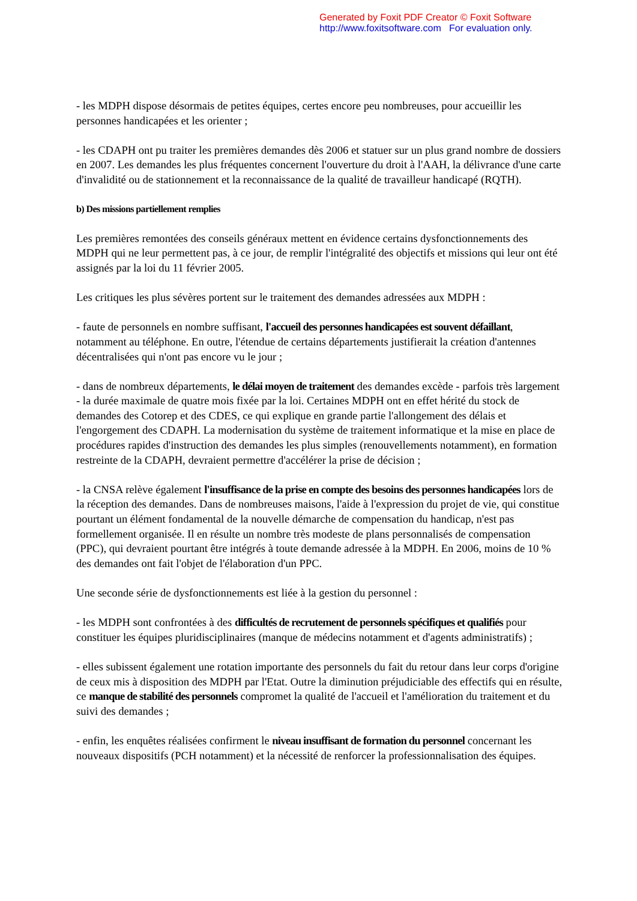Generated by Foxit PDF Creator © Foxit Software
http://www.foxitsoftware.com For evaluation only.
- les MDPH dispose désormais de petites équipes, certes encore peu nombreuses, pour accueillir les personnes handicapées et les orienter ;
- les CDAPH ont pu traiter les premières demandes dès 2006 et statuer sur un plus grand nombre de dossiers en 2007. Les demandes les plus fréquentes concernent l'ouverture du droit à l'AAH, la délivrance d'une carte d'invalidité ou de stationnement et la reconnaissance de la qualité de travailleur handicapé (RQTH).
b) Des missions partiellement remplies
Les premières remontées des conseils généraux mettent en évidence certains dysfonctionnements des MDPH qui ne leur permettent pas, à ce jour, de remplir l'intégralité des objectifs et missions qui leur ont été assignés par la loi du 11 février 2005.
Les critiques les plus sévères portent sur le traitement des demandes adressées aux MDPH :
- faute de personnels en nombre suffisant, l'accueil des personnes handicapées est souvent défaillant, notamment au téléphone. En outre, l'étendue de certains départements justifierait la création d'antennes décentralisées qui n'ont pas encore vu le jour ;
- dans de nombreux départements, le délai moyen de traitement des demandes excède - parfois très largement - la durée maximale de quatre mois fixée par la loi. Certaines MDPH ont en effet hérité du stock de demandes des Cotorep et des CDES, ce qui explique en grande partie l'allongement des délais et l'engorgement des CDAPH. La modernisation du système de traitement informatique et la mise en place de procédures rapides d'instruction des demandes les plus simples (renouvellements notamment), en formation restreinte de la CDAPH, devraient permettre d'accélérer la prise de décision ;
- la CNSA relève également l'insuffisance de la prise en compte des besoins des personnes handicapées lors de la réception des demandes. Dans de nombreuses maisons, l'aide à l'expression du projet de vie, qui constitue pourtant un élément fondamental de la nouvelle démarche de compensation du handicap, n'est pas formellement organisée. Il en résulte un nombre très modeste de plans personnalisés de compensation (PPC), qui devraient pourtant être intégrés à toute demande adressée à la MDPH. En 2006, moins de 10 % des demandes ont fait l'objet de l'élaboration d'un PPC.
Une seconde série de dysfonctionnements est liée à la gestion du personnel :
- les MDPH sont confrontées à des difficultés de recrutement de personnels spécifiques et qualifiés pour constituer les équipes pluridisciplinaires (manque de médecins notamment et d'agents administratifs) ;
- elles subissent également une rotation importante des personnels du fait du retour dans leur corps d'origine de ceux mis à disposition des MDPH par l'Etat. Outre la diminution préjudiciable des effectifs qui en résulte, ce manque de stabilité des personnels compromet la qualité de l'accueil et l'amélioration du traitement et du suivi des demandes ;
- enfin, les enquêtes réalisées confirment le niveau insuffisant de formation du personnel concernant les nouveaux dispositifs (PCH notamment) et la nécessité de renforcer la professionnalisation des équipes.